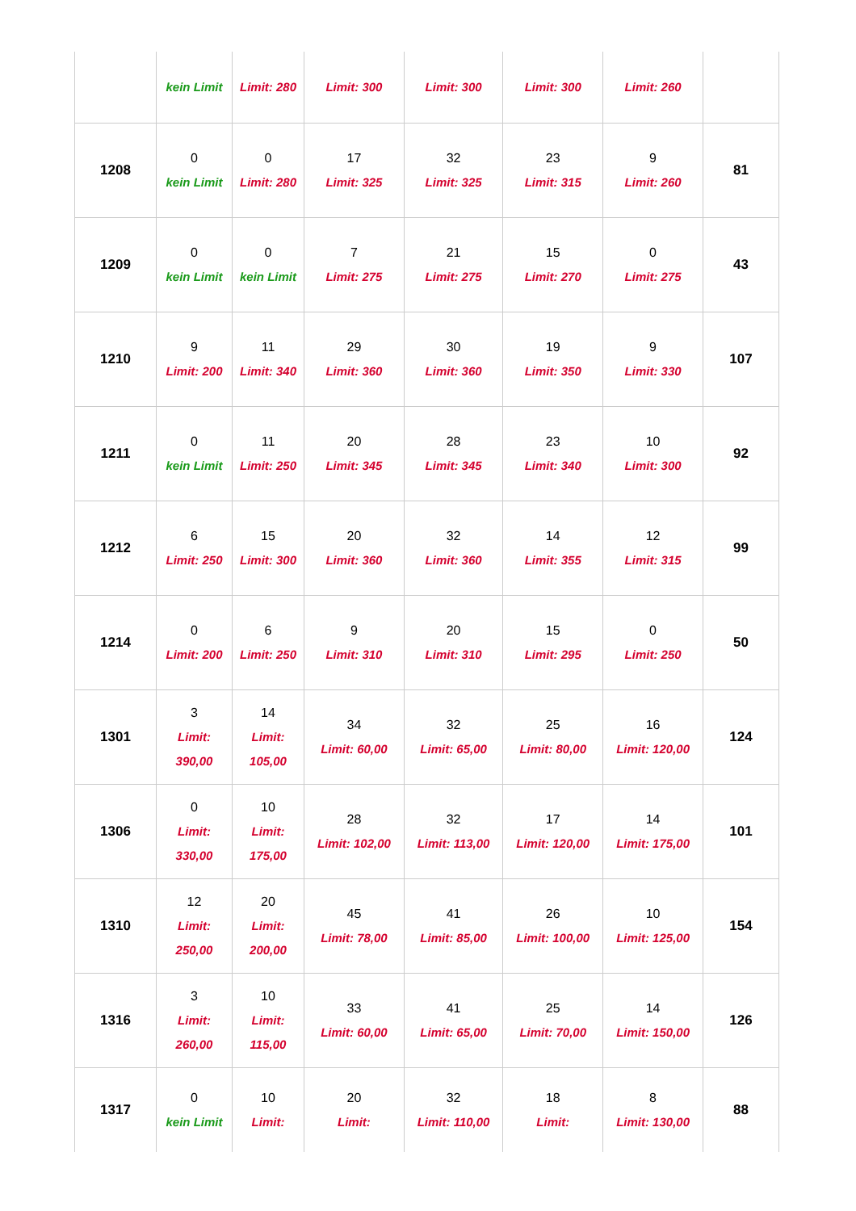| | kein Limit | Limit: 280 | Limit: 300 | Limit: 300 | Limit: 300 | Limit: 260 | |
| 1208 | 0 kein Limit | 0 Limit: 280 | 17 Limit: 325 | 32 Limit: 325 | 23 Limit: 315 | 9 Limit: 260 | 81 |
| 1209 | 0 kein Limit | 0 kein Limit | 7 Limit: 275 | 21 Limit: 275 | 15 Limit: 270 | 0 Limit: 275 | 43 |
| 1210 | 9 Limit: 200 | 11 Limit: 340 | 29 Limit: 360 | 30 Limit: 360 | 19 Limit: 350 | 9 Limit: 330 | 107 |
| 1211 | 0 kein Limit | 11 Limit: 250 | 20 Limit: 345 | 28 Limit: 345 | 23 Limit: 340 | 10 Limit: 300 | 92 |
| 1212 | 6 Limit: 250 | 15 Limit: 300 | 20 Limit: 360 | 32 Limit: 360 | 14 Limit: 355 | 12 Limit: 315 | 99 |
| 1214 | 0 Limit: 200 | 6 Limit: 250 | 9 Limit: 310 | 20 Limit: 310 | 15 Limit: 295 | 0 Limit: 250 | 50 |
| 1301 | 3 Limit: 390,00 | 14 Limit: 105,00 | 34 Limit: 60,00 | 32 Limit: 65,00 | 25 Limit: 80,00 | 16 Limit: 120,00 | 124 |
| 1306 | 0 Limit: 330,00 | 10 Limit: 175,00 | 28 Limit: 102,00 | 32 Limit: 113,00 | 17 Limit: 120,00 | 14 Limit: 175,00 | 101 |
| 1310 | 12 Limit: 250,00 | 20 Limit: 200,00 | 45 Limit: 78,00 | 41 Limit: 85,00 | 26 Limit: 100,00 | 10 Limit: 125,00 | 154 |
| 1316 | 3 Limit: 260,00 | 10 Limit: 115,00 | 33 Limit: 60,00 | 41 Limit: 65,00 | 25 Limit: 70,00 | 14 Limit: 150,00 | 126 |
| 1317 | 0 kein Limit | 10 Limit: | 20 Limit: | 32 Limit: 110,00 | 18 Limit: | 8 Limit: 130,00 | 88 |